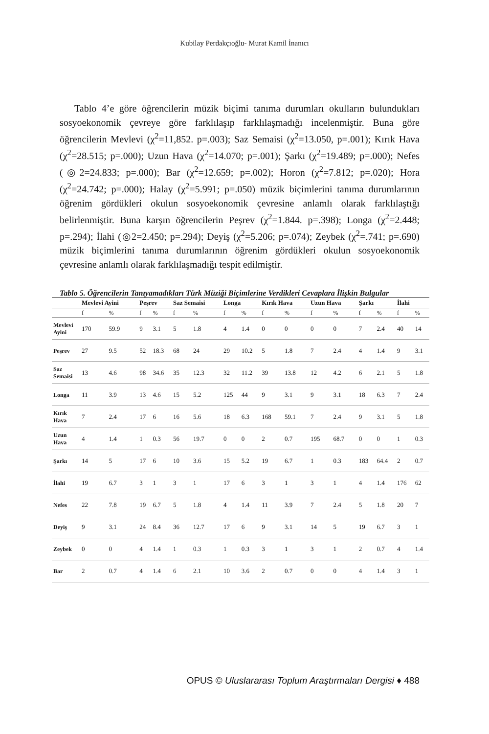Kubilay Perdakçıoğlu- Murat Kamil İnanıcı
Tablo 4’e göre öğrencilerin müzik biçimi tanıma durumları okulların bulundukları sosyoekonomik çevreye göre farklılaşıp farklılaşmadığı incelenmiştir. Buna göre öğrencilerin Mevlevi (χ<sup>2</sup>=11,852. p=.003); Saz Semaisi (χ<sup>2</sup>=13.050, p=.001); Kırık Hava (χ<sup>2</sup>=28.515; p=.000); Uzun Hava (χ<sup>2</sup>=14.070; p=.001); Şarkı (χ<sup>2</sup>=19.489; p=.000); Nefes (◎2=24.833; p=.000); Bar (χ<sup>2</sup>=12.659; p=.002); Horon (χ<sup>2</sup>=7.812; p=.020); Hora (χ<sup>2</sup>=24.742; p=.000); Halay (χ<sup>2</sup>=5.991; p=.050) müzik biçimlerini tanıma durumlarının öğrenim gördükleri okulun sosyoekonomik çevresine anlamlı olarak farklılaştığı belirlenmiştir. Buna karşın öğrencilerin Peşrev (χ<sup>2</sup>=1.844. p=.398); Longa (χ<sup>2</sup>=2.448; p=.294); İlahi (◎2=2.450; p=.294); Deyiş (χ<sup>2</sup>=5.206; p=.074); Zeybek (χ<sup>2</sup>=.741; p=.690) müzik biçimlerini tanıma durumlarının öğrenim gördükleri okulun sosyoekonomik çevresine anlamlı olarak farklılaşmadığı tespit edilmiştir.
Tablo 5. Öğrencilerin Tanıyamadıkları Türk Müziği Biçimlerine Verdikleri Cevaplara İlişkin Bulgular
| | Mevlevi Ayini | | Peşrev | | Saz Semaisi | | Longa | | Kırık Hava | | Uzun Hava | | Şarkı | | İlahi | |
| --- | --- | --- | --- | --- | --- | --- | --- | --- | --- | --- | --- | --- | --- | --- | --- | --- |
| | f | % | f | % | f | % | f | % | f | % | f | % | f | % | f | % |
| Mevlevi Ayini | 170 | 59.9 | 9 | 3.1 | 5 | 1.8 | 4 | 1.4 | 0 | 0 | 0 | 0 | 7 | 2.4 | 40 | 14 |
| Peşrev | 27 | 9.5 | 52 | 18.3 | 68 | 24 | 29 | 10.2 | 5 | 1.8 | 7 | 2.4 | 4 | 1.4 | 9 | 3.1 |
| Saz Semaisi | 13 | 4.6 | 98 | 34.6 | 35 | 12.3 | 32 | 11.2 | 39 | 13.8 | 12 | 4.2 | 6 | 2.1 | 5 | 1.8 |
| Longa | 11 | 3.9 | 13 | 4.6 | 15 | 5.2 | 125 | 44 | 9 | 3.1 | 9 | 3.1 | 18 | 6.3 | 7 | 2.4 |
| Kırık Hava | 7 | 2.4 | 17 | 6 | 16 | 5.6 | 18 | 6.3 | 168 | 59.1 | 7 | 2.4 | 9 | 3.1 | 5 | 1.8 |
| Uzun Hava | 4 | 1.4 | 1 | 0.3 | 56 | 19.7 | 0 | 0 | 2 | 0.7 | 195 | 68.7 | 0 | 0 | 1 | 0.3 |
| Şarkı | 14 | 5 | 17 | 6 | 10 | 3.6 | 15 | 5.2 | 19 | 6.7 | 1 | 0.3 | 183 | 64.4 | 2 | 0.7 |
| İlahi | 19 | 6.7 | 3 | 1 | 3 | 1 | 17 | 6 | 3 | 1 | 3 | 1 | 4 | 1.4 | 176 | 62 |
| Nefes | 22 | 7.8 | 19 | 6.7 | 5 | 1.8 | 4 | 1.4 | 11 | 3.9 | 7 | 2.4 | 5 | 1.8 | 20 | 7 |
| Deyiş | 9 | 3.1 | 24 | 8.4 | 36 | 12.7 | 17 | 6 | 9 | 3.1 | 14 | 5 | 19 | 6.7 | 3 | 1 |
| Zeybek | 0 | 0 | 4 | 1.4 | 1 | 0.3 | 1 | 0.3 | 3 | 1 | 3 | 1 | 2 | 0.7 | 4 | 1.4 |
| Bar | 2 | 0.7 | 4 | 1.4 | 6 | 2.1 | 10 | 3.6 | 2 | 0.7 | 0 | 0 | 4 | 1.4 | 3 | 1 |
OPUS © Uluslararası Toplum Araştırmaları Dergisi ♦ 488